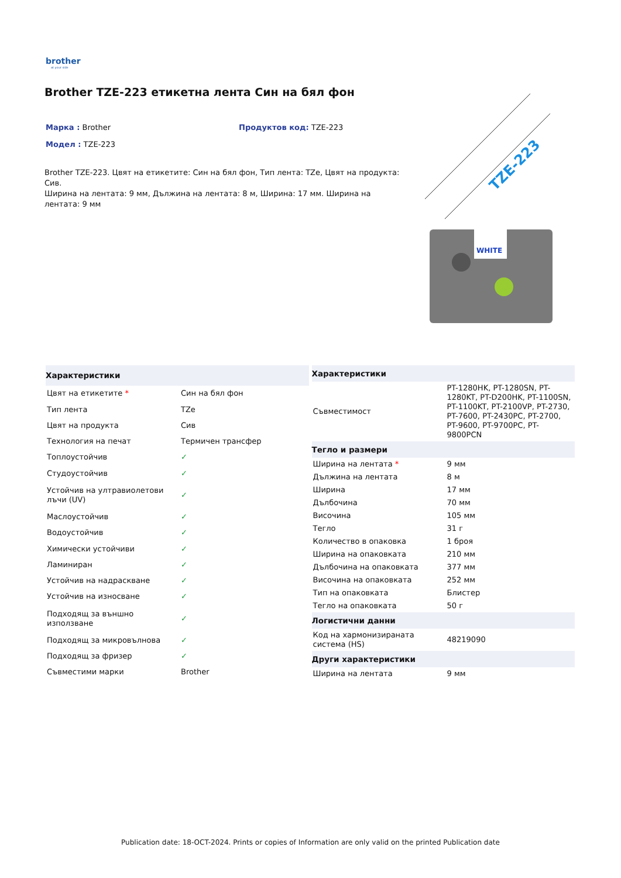brother
at your side
Brother TZE-223 етикетна лента Син на бял фон
Марка : Brother Продуктов код: TZE-223
Модел : TZE-223
Brother TZE-223. Цвят на етикетите: Син на бял фон, Тип лента: TZe, Цвят на продукта: Сив.
Ширина на лентата: 9 мм, Дължина на лентата: 8 м, Ширина: 17 мм. Ширина на лентата: 9 мм
TZE-223
WHITE
| Характеристики | |
| --- | --- |
| Цвят на етикетите * | Син на бял фон |
| Тип лента | TZe |
| Цвят на продукта | Сив |
| Технология на печат | Термичен трансфер |
| Топлоустойчив | ✓ |
| Студоустойчив | ✓ |
| Устойчив на ултравиолетови лъчи (UV) | ✓ |
| Маслоустойчив | ✓ |
| Водоустойчив | ✓ |
| Химически устойчиви | ✓ |
| Ламиниран | ✓ |
| Устойчив на надраскване | ✓ |
| Устойчив на износване | ✓ |
| Подходящ за външно използване | ✓ |
| Подходящ за микровълнова | ✓ |
| Подходящ за фризер | ✓ |
| Съвместими марки | Brother |
| Характеристики | |
| --- | --- |
| Съвместимост | PT-1280HK, PT-1280SN, PT-1280KT, PT-D200HK, PT-1100SN, PT-1100KT, PT-2100VP, PT-2730, PT-7600, PT-2430PC, PT-2700, PT-9600, PT-9700PC, PT-9800PCN |
| Тегло и размери | |
| Ширина на лентата * | 9 мм |
| Дължина на лентата | 8 м |
| Ширина | 17 мм |
| Дълбочина | 70 мм |
| Височина | 105 мм |
| Тегло | 31 г |
| Количество в опаковка | 1 броя |
| Ширина на опаковката | 210 мм |
| Дълбочина на опаковката | 377 мм |
| Височина на опаковката | 252 мм |
| Тип на опаковката | Блистер |
| Тегло на опаковката | 50 г |
| Логистични данни | |
| Код на хармонизираната система (HS) | 48219090 |
| Други характеристики | |
| Ширина на лентата | 9 мм |
Publication date: 18-OCT-2024. Prints or copies of Information are only valid on the printed Publication date